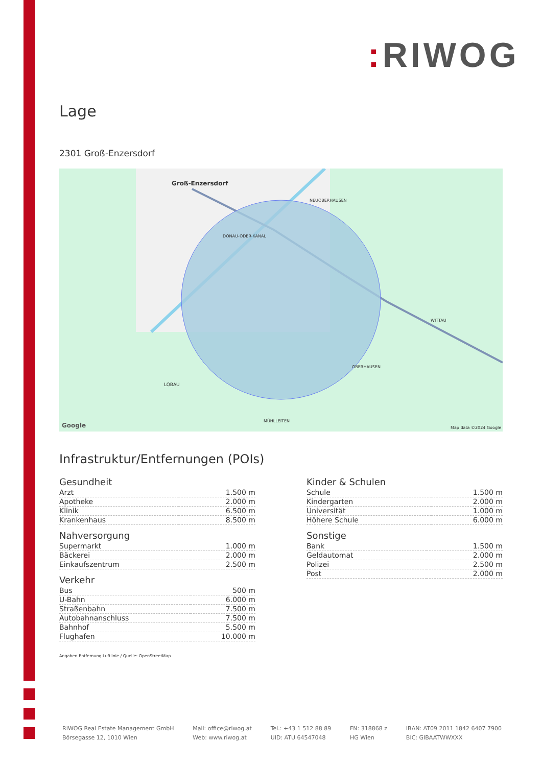: RIWOG
Lage
2301 Groß-Enzersdorf
Groß-Enzersdorf
NEUOBERHAUSEN
DONAU-ODER-KANAL
WITTAU
OBERHAUSEN
LOBAU
MÜHLLEITEN
Map data ©2024 Google
Google
Infrastruktur/Entfernungen (POIs)
Gesundheit
| Arzt | 1.500 m |
| Apotheke | 2.000 m |
| Klinik | 6.500 m |
| Krankenhaus | 8.500 m |
Nahversorgung
| Supermarkt | 1.000 m |
| Bäckerei | 2.000 m |
| Einkaufszentrum | 2.500 m |
Verkehr
| Bus | 500 m |
| U-Bahn | 6.000 m |
| Straßenbahn | 7.500 m |
| Autobahnanschluss | 7.500 m |
| Bahnhof | 5.500 m |
| Flughafen | 10.000 m |
Kinder & Schulen
| Schule | 1.500 m |
| Kindergarten | 2.000 m |
| Universität | 1.000 m |
| Höhere Schule | 6.000 m |
Sonstige
| Bank | 1.500 m |
| Geldautomat | 2.000 m |
| Polizei | 2.500 m |
| Post | 2.000 m |
Angaben Entfernung Luftlinie / Quelle: OpenStreetMap
RIWOG Real Estate Management GmbH
Börsegasse 12, 1010 Wien
Mail: office@riwog.at
Web: www.riwog.at
Tel.: +43 1 512 88 89
UID: ATU 64547048
FN: 318868 z
HG Wien
IBAN: AT09 2011 1842 6407 7900
BIC: GIBAATWWXXX